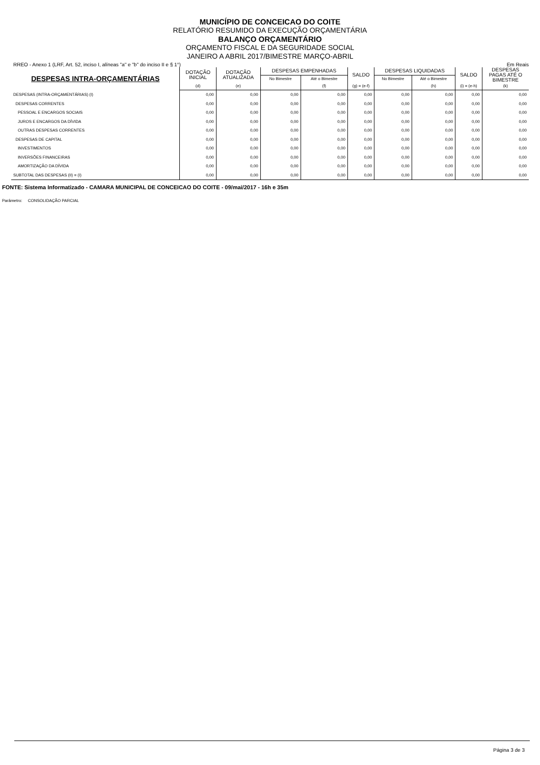MUNICÍPIO DE CONCEICAO DO COITE
RELATÓRIO RESUMIDO DA EXECUÇÃO ORÇAMENTÁRIA
BALANÇO ORÇAMENTÁRIO
ORÇAMENTO FISCAL E DA SEGURIDADE SOCIAL
JANEIRO A ABRIL 2017/BIMESTRE MARÇO-ABRIL
RREO - Anexo 1 (LRF, Art. 52, inciso I, alíneas "a" e "b" do inciso II e § 1°) Em Reais
| DESPESAS INTRA-ORÇAMENTÁRIAS | DOTAÇÃO INICIAL | DOTAÇÃO ATUALIZADA | DESPESAS EMPENHADAS | | SALDO | DESPESAS LIQUIDADAS | | SALDO | DESPESAS PAGAS ATÉ O BIMESTRE |
| --- | --- | --- | --- | --- | --- | --- | --- | --- | --- |
| | | | No Bimestre | Até o Bimestre | | No Bimestre | Até o Bimestre | | |
| | (d) | (e) | | (f) | (g) = (e-f) | | (h) | (i) = (e-h) | (k) |
| DESPESAS (INTRA-ORÇAMENTÁRIAS) (I) | 0,00 | 0,00 | 0,00 | 0,00 | 0,00 | 0,00 | 0,00 | 0,00 | 0,00 |
| DESPESAS CORRENTES | 0,00 | 0,00 | 0,00 | 0,00 | 0,00 | 0,00 | 0,00 | 0,00 | 0,00 |
| PESSOAL E ENCARGOS SOCIAIS | 0,00 | 0,00 | 0,00 | 0,00 | 0,00 | 0,00 | 0,00 | 0,00 | 0,00 |
| JUROS E ENCARGOS DA DÍVIDA | 0,00 | 0,00 | 0,00 | 0,00 | 0,00 | 0,00 | 0,00 | 0,00 | 0,00 |
| OUTRAS DESPESAS CORRENTES | 0,00 | 0,00 | 0,00 | 0,00 | 0,00 | 0,00 | 0,00 | 0,00 | 0,00 |
| DESPESAS DE CAPITAL | 0,00 | 0,00 | 0,00 | 0,00 | 0,00 | 0,00 | 0,00 | 0,00 | 0,00 |
| INVESTIMENTOS | 0,00 | 0,00 | 0,00 | 0,00 | 0,00 | 0,00 | 0,00 | 0,00 | 0,00 |
| INVERSÕES FINANCEIRAS | 0,00 | 0,00 | 0,00 | 0,00 | 0,00 | 0,00 | 0,00 | 0,00 | 0,00 |
| AMORTIZAÇÃO DA DÍVIDA | 0,00 | 0,00 | 0,00 | 0,00 | 0,00 | 0,00 | 0,00 | 0,00 | 0,00 |
| SUBTOTAL DAS DESPESAS (II) = (I) | 0,00 | 0,00 | 0,00 | 0,00 | 0,00 | 0,00 | 0,00 | 0,00 | 0,00 |
FONTE: Sistema Informatizado - CAMARA MUNICIPAL DE CONCEICAO DO COITE - 09/mai/2017 - 16h e 35m
Parâmetro: CONSOLIDAÇÃO PARCIAL
Página 3 de 3